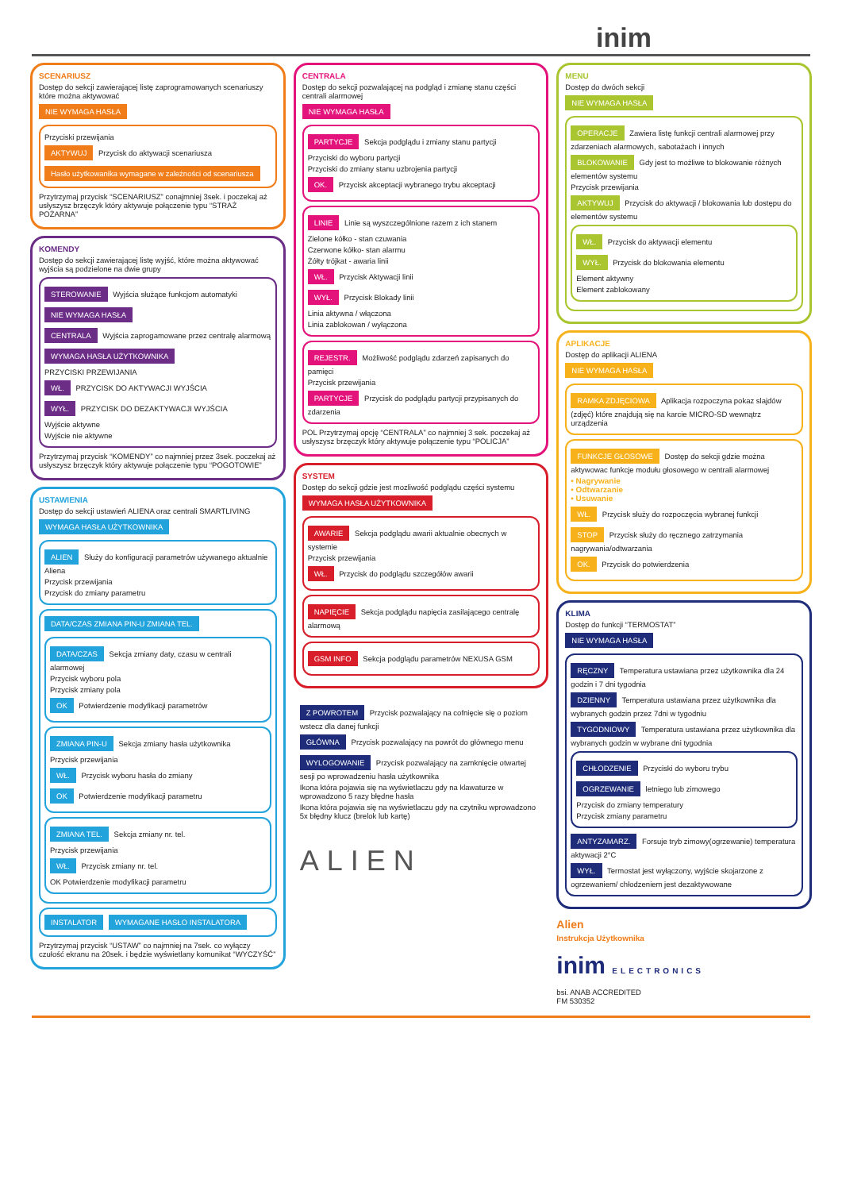inim
SCENARIUSZ
Dostęp do sekcji zawierającej listę zaprogramowanych scenariuszy które można aktywować
NIE WYMAGA HASŁA
Przyciski przewijania
AKTYWUJ Przycisk do aktywacji scenariusza
Hasło użytkowanika wymagane w zależności od scenariusza
Przytrzymaj przycisk “SCENARIUSZ” conajmniej 3sek. i poczekaj aż usłyszysz brzęczyk który aktywuje połączenie typu “STRAŻ POŻARNA”
KOMENDY
Dostęp do sekcji zawierającej listę wyjść, które można aktywować wyjścia są podzielone na dwie grupy
STEROWANIE Wyjścia służące funkcjom automatyki
NIE WYMAGA HASŁA
CENTRALA Wyjścia zaprogamowane przez centralę alarmową
WYMAGA HASŁA UŻYTKOWNIKA
PRZYCISKI PRZEWIJANIA
WŁ. PRZYCISK DO AKTYWACJI WYJŚCIA
WYŁ. PRZYCISK DO DEZAKTYWACJI WYJŚCIA
Wyjście aktywne
Wyjście nie aktywne
Przytrzymaj przycisk “KOMENDY” co najmniej przez 3sek. poczekaj aż usłyszysz brzęczyk który aktywuje połączenie typu “POGOTOWIE”
USTAWIENIA
Dostęp do sekcji ustawień ALIENA oraz centrali SMARTLIVING
WYMAGA HASŁA UŻYTKOWNIKA
ALIEN Służy do konfiguracji parametrów używanego aktualnie Aliena
Przycisk przewijania
Przycisk do zmiany parametru
DATA/CZAS ZMIANA PIN-U ZMIANA TEL.
DATA/CZAS Sekcja zmiany daty, czasu w centrali alarmowej
Przycisk wyboru pola
Przycisk zmiany pola
OK Potwierdzenie modyfikacji parametrów
ZMIANA PIN-U Sekcja zmiany hasła użytkownika
Przycisk przewijania
WŁ. Przycisk wyboru hasła do zmiany
OK Potwierdzenie modyfikacji parametru
ZMIANA TEL. Sekcja zmiany nr. tel.
Przycisk przewijania
WŁ. Przycisk zmiany nr. tel.
OK Potwierdzenie modyfikacji parametru
INSTALATOR WYMAGANE HASŁO INSTALATORA
Przytrzymaj przycisk “USTAW” co najmniej na 7sek. co wyłączy czułość ekranu na 20sek. i będzie wyświetlany komunikat “WYCZYŚĆ”
CENTRALA
Dostęp do sekcji pozwalającej na podgląd i zmianę stanu części centrali alarmowej
NIE WYMAGA HASŁA
PARTYCJE Sekcja podglądu i zmiany stanu partycji
Przyciski do wyboru partycji
Przyciski do zmiany stanu uzbrojenia partycji
OK. Przycisk akceptacji wybranego trybu akceptacji
LINIE Linie są wyszczególnione razem z ich stanem
Zielone kółko - stan czuwania
Czerwone kółko- stan alarmu
Żółty trójkat - awaria linii
WŁ. Przycisk Aktywacji linii
WYŁ. Przycisk Blokady linii
Linia aktywna / włączona
Linia zablokowan / wyłączona
REJESTR. Możliwość podglądu zdarzeń zapisanych do pamięci
Przycisk przewijania
PARTYCJE Przycisk do podglądu partycji przypisanych do zdarzenia
POL Przytrzymaj opcję “CENTRALA” co najmniej 3 sek. poczekaj aż usłyszysz brzęczyk który aktywuje połączenie typu “POLICJA”
SYSTEM
Dostęp do sekcji gdzie jest mozliwość podglądu części systemu
WYMAGA HASŁA UŻYTKOWNIKA
AWARIE Sekcja podglądu awarii aktualnie obecnych w systemie
Przycisk przewijania
WŁ. Przycisk do podglądu szczegółów awarii
NAPIĘCIE Sekcja podglądu napięcia zasilającego centralę alarmową
GSM INFO Sekcja podglądu parametrów NEXUSA GSM
Z POWROTEM Przycisk pozwalający na cofnięcie się o poziom wstecz dla danej funkcji
GŁÓWNA Przycisk pozwalający na powrót do głównego menu
WYLOGOWANIE Przycisk pozwalający na zamknięcie otwartej sesji po wprowadzeniu hasła użytkownika
Ikona która pojawia się na wyświetlaczu gdy na klawaturze w wprowadzono 5 razy błędne hasła
Ikona która pojawia się na wyświetlaczu gdy na czytniku wprowadzono 5x błędny klucz (brelok lub kartę)
ALIEN
MENU
Dostęp do dwóch sekcji
NIE WYMAGA HASŁA
OPERACJE Zawiera listę funkcji centrali alarmowej przy zdarzeniach alarmowych, sabotażach i innych
BLOKOWANIE Gdy jest to możliwe to blokowanie różnych elementów systemu
Przycisk przewijania
AKTYWUJ Przycisk do aktywacji / blokowania lub dostępu do elementów systemu
WŁ. Przycisk do aktywacji elementu
WYŁ. Przycisk do blokowania elementu
Element aktywny
Element zablokowany
APLIKACJE
Dostęp do aplikacji ALIENA
NIE WYMAGA HASŁA
RAMKA ZDJĘCIOWA Aplikacja rozpoczyna pokaz slajdów (zdjęć) które znajdują się na karcie MICRO-SD wewnątrz urządzenia
FUNKCJE GŁOSOWE Dostęp do sekcji gdzie można aktywowac funkcje modułu głosowego w centrali alarmowej
• Nagrywanie
• Odtwarzanie
• Usuwanie
WŁ. Przycisk służy do rozpoczęcia wybranej funkcji
STOP Przycisk służy do ręcznego zatrzymania nagrywania/odtwarzania
OK. Przycisk do potwierdzenia
KLIMA
Dostęp do funkcji “TERMOSTAT”
NIE WYMAGA HASŁA
RĘCZNY Temperatura ustawiana przez użytkownika dla 24 godzin i 7 dni tygodnia
DZIENNY Temperatura ustawiana przez użytkownika dla wybranych godzin przez 7dni w tygodniu
TYGODNIOWY Temperatura ustawiana przez użytkownika dla wybranych godzin w wybrane dni tygodnia
CHŁODZENIE Przyciski do wyboru trybu
OGRZEWANIE letniego lub zimowego
Przycisk do zmiany temperatury
Przycisk zmiany parametru
ANTYZAMARZ. Forsuje tryb zimowy(ogrzewanie) temperatura aktywacji 2°C
WYŁ. Termostat jest wyłączony, wyjście skojarzone z ogrzewaniem/ chłodzeniem jest dezaktywowane
Alien
Instrukcja Użytkownika
inim ELECTRONICS
bsi. ANAB ACCREDITED
FM 530352